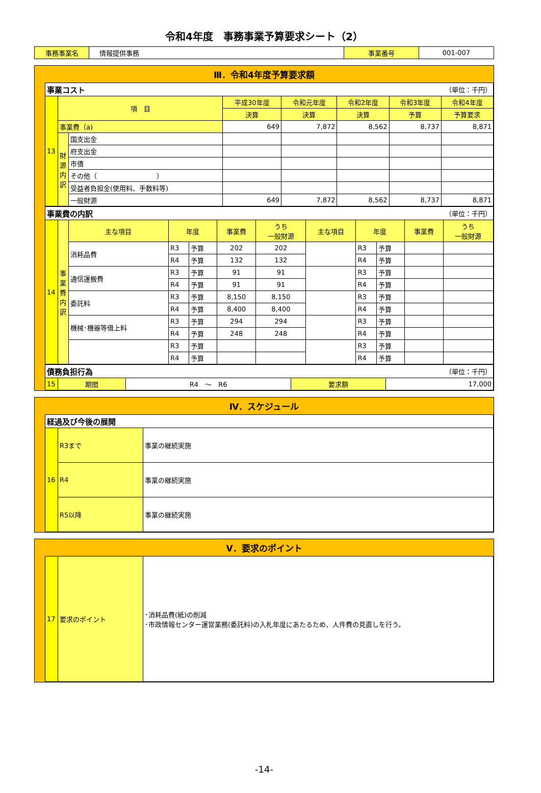令和4年度　事務事業予算要求シート（2）
| 事務事業名 | 情報提供事務 | 事業番号 | 001-007 |
Ⅲ．令和4年度予算要求額
| 事業コスト | | | （単位：千円） | | | | |
| 13 | 項 目 | | 平成30年度 | 令和元年度 | 令和2年度 | 令和3年度 | 令和4年度 |
| | | | 決算 | 決算 | 決算 | 予算 | 予算要求 |
| | 事業費（a) | | 649 | 7,872 | 8,562 | 8,737 | 8,871 |
| | 財源内訳 | 国支出金 | | | | | |
| | | 府支出金 | | | | | |
| | | 市債 | | | | | |
| | | その他（ ） | | | | | |
| | | 受益者負担金(使用料、手数料等) | | | | | |
| | | 一般財源 | 649 | 7,872 | 8,562 | 8,737 | 8,871 |
| 事業費の内訳 | | | | | | （単位：千円） | | | | | |
| 14 | 事業費内訳 | 主な項目 | 年度 | | 事業費 | うち 一般財源 | 主な項目 | 年度 | | 事業費 | うち 一般財源 |
| | | 消耗品費 | R3 | 予算 | 202 | 202 | | R3 | 予算 | | |
| | | | R4 | 予算 | 132 | 132 | | R4 | 予算 | | |
| | | 通信運搬費 | R3 | 予算 | 91 | 91 | | R3 | 予算 | | |
| | | | R4 | 予算 | 91 | 91 | | R4 | 予算 | | |
| | | 委託料 | R3 | 予算 | 8,150 | 8,150 | | R3 | 予算 | | |
| | | | R4 | 予算 | 8,400 | 8,400 | | R4 | 予算 | | |
| | | 機械･機器等借上料 | R3 | 予算 | 294 | 294 | | R3 | 予算 | | |
| | | | R4 | 予算 | 248 | 248 | | R4 | 予算 | | |
| | | | R3 | 予算 | | | | R3 | 予算 | | |
| | | | R4 | 予算 | | | | R4 | 予算 | | |
| 債務負担行為 | | | （単位：千円） | |
| 15 | 期間 | R4 ～ R6 | 要求額 | 17,000 |
Ⅳ．スケジュール
| 経過及び今後の展開 | | |
| 16 | R3まで | 事業の継続実施 |
| | R4 | 事業の継続実施 |
| | R5以降 | 事業の継続実施 |
Ⅴ．要求のポイント
| 17 | 要求のポイント | ･消耗品費(紙)の削減 ･市政情報センター運営業務(委託料)の入札年度にあたるため、人件費の見直しを行う。 |
-14-